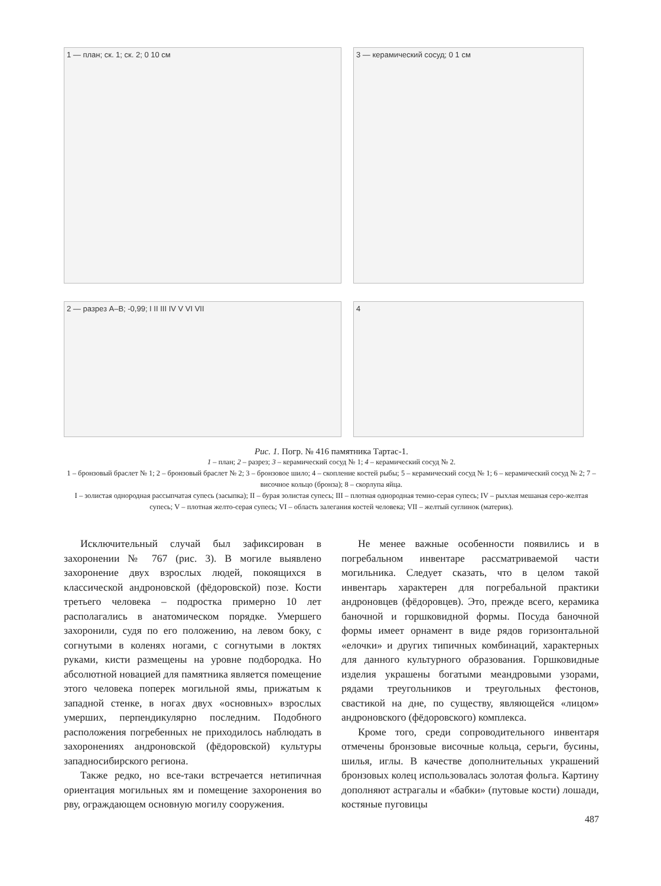1 — план; ск. 1; ск. 2; 0 10 см
3 — керамический сосуд; 0 1 см
2 — разрез A–B; -0,99; I II III IV V VI VII
4
Рис. 1. Погр. № 416 памятника Тартас-1.
1 – план; 2 – разрез; 3 – керамический сосуд № 1; 4 – керамический сосуд № 2.
1 – бронзовый браслет № 1; 2 – бронзовый браслет № 2; 3 – бронзовое шило; 4 – скопление костей рыбы; 5 – керамический сосуд № 1; 6 – керамический сосуд № 2; 7 – височное кольцо (бронза); 8 – скорлупа яйца.
I – золистая однородная рассыпчатая супесь (засыпка); II – бурая золистая супесь; III – плотная однородная темно-серая супесь; IV – рыхлая мешаная серо-желтая супесь; V – плотная желто-серая супесь; VI – область залегания костей человека; VII – желтый суглинок (материк).
Исключительный случай был зафиксирован в захоронении № 767 (рис. 3). В могиле выявлено захоронение двух взрослых людей, покоящихся в классической андроновской (фёдоровской) позе. Кости третьего человека – подростка примерно 10 лет располагались в анатомическом порядке. Умершего захоронили, судя по его положению, на левом боку, с согнутыми в коленях ногами, с согнутыми в локтях руками, кисти размещены на уровне подбородка. Но абсолютной новацией для памятника является помещение этого человека поперек могильной ямы, прижатым к западной стенке, в ногах двух «основных» взрослых умерших, перпендикулярно последним. Подобного расположения погребенных не приходилось наблюдать в захоронениях андроновской (фёдоровской) культуры западносибирского региона.
Также редко, но все-таки встречается нетипичная ориентация могильных ям и помещение захоронения во рву, ограждающем основную могилу сооружения.
Не менее важные особенности появились и в погребальном инвентаре рассматриваемой части могильника. Следует сказать, что в целом такой инвентарь характерен для погребальной практики андроновцев (фёдоровцев). Это, прежде всего, керамика баночной и горшковидной формы. Посуда баночной формы имеет орнамент в виде рядов горизонтальной «елочки» и других типичных комбинаций, характерных для данного культурного образования. Горшковидные изделия украшены богатыми меандровыми узорами, рядами треугольников и треугольных фестонов, свастикой на дне, по существу, являющейся «лицом» андроновского (фёдоровского) комплекса.
Кроме того, среди сопроводительного инвентаря отмечены бронзовые височные кольца, серьги, бусины, шилья, иглы. В качестве дополнительных украшений бронзовых колец использовалась золотая фольга. Картину дополняют астрагалы и «бабки» (путовые кости) лошади, костяные пуговицы
487